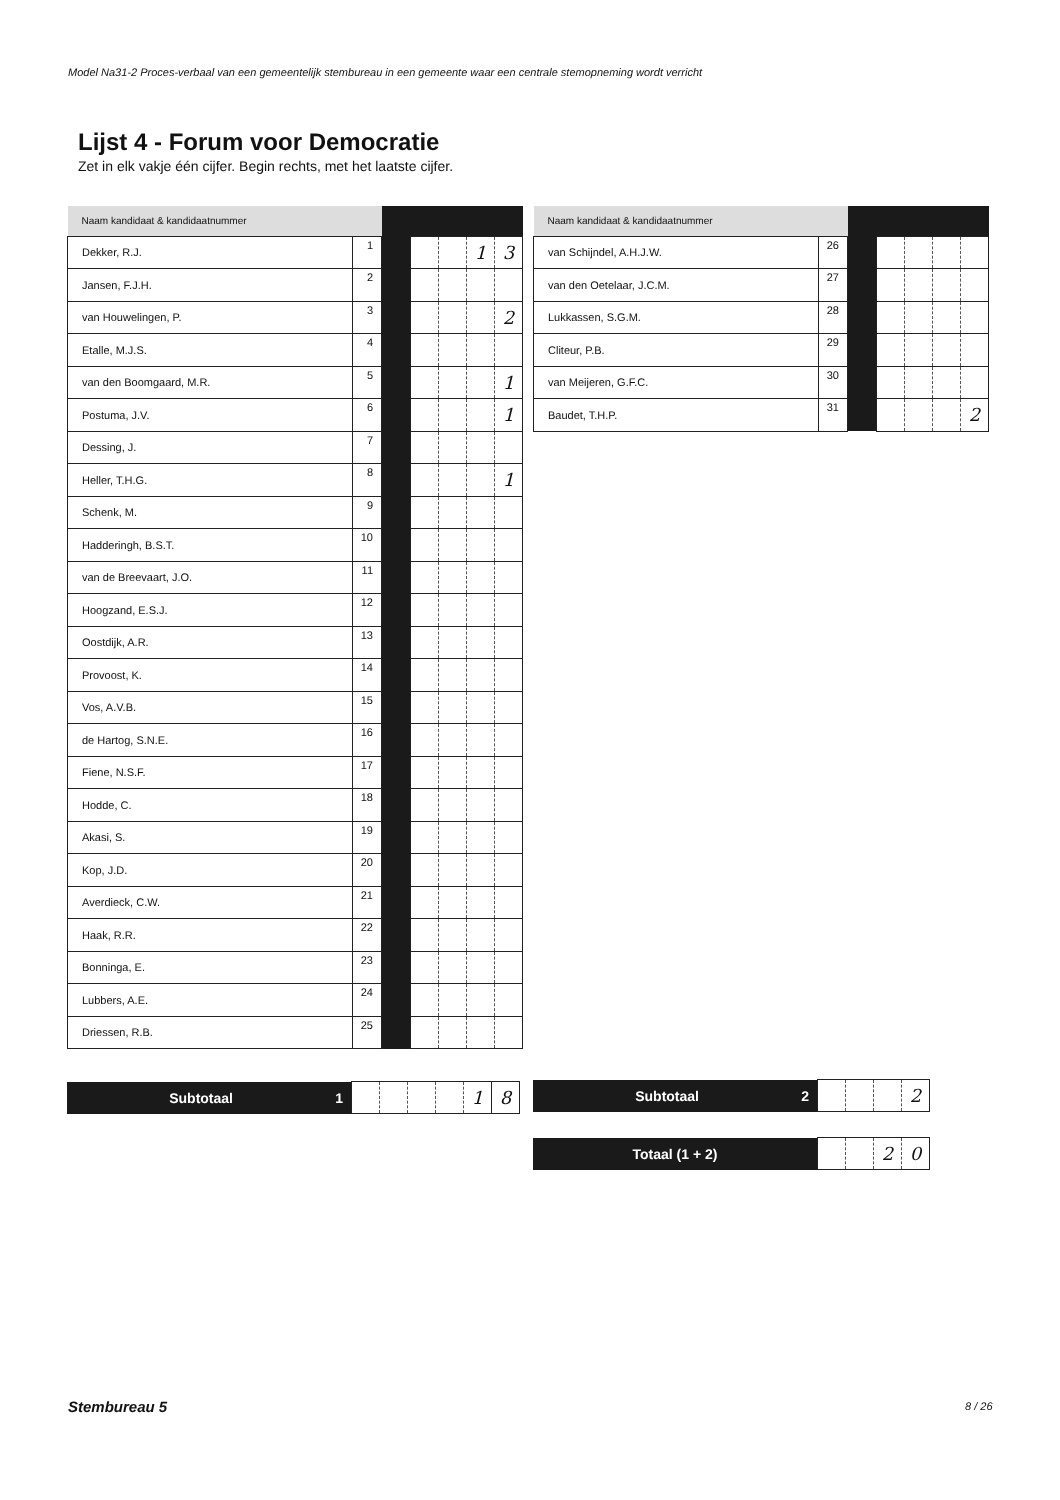Model Na31-2 Proces-verbaal van een gemeentelijk stembureau in een gemeente waar een centrale stemopneming wordt verricht
Lijst 4 - Forum voor Democratie
Zet in elk vakje één cijfer. Begin rechts, met het laatste cijfer.
| Naam kandidaat & kandidaatnummer | | | | | | |
| Dekker, R.J. | 1 | | | | 1 | 3 |
| Jansen, F.J.H. | 2 | | | | | |
| van Houwelingen, P. | 3 | | | | | 2 |
| Etalle, M.J.S. | 4 | | | | | |
| van den Boomgaard, M.R. | 5 | | | | | 1 |
| Postuma, J.V. | 6 | | | | | 1 |
| Dessing, J. | 7 | | | | | |
| Heller, T.H.G. | 8 | | | | | 1 |
| Schenk, M. | 9 | | | | | |
| Hadderingh, B.S.T. | 10 | | | | | |
| van de Breevaart, J.O. | 11 | | | | | |
| Hoogzand, E.S.J. | 12 | | | | | |
| Oostdijk, A.R. | 13 | | | | | |
| Provoost, K. | 14 | | | | | |
| Vos, A.V.B. | 15 | | | | | |
| de Hartog, S.N.E. | 16 | | | | | |
| Fiene, N.S.F. | 17 | | | | | |
| Hodde, C. | 18 | | | | | |
| Akasi, S. | 19 | | | | | |
| Kop, J.D. | 20 | | | | | |
| Averdieck, C.W. | 21 | | | | | |
| Haak, R.R. | 22 | | | | | |
| Bonninga, E. | 23 | | | | | |
| Lubbers, A.E. | 24 | | | | | |
| Driessen, R.B. | 25 | | | | | |
| Naam kandidaat & kandidaatnummer | | | | | | |
| van Schijndel, A.H.J.W. | 26 | | | | | |
| van den Oetelaar, J.C.M. | 27 | | | | | |
| Lukkassen, S.G.M. | 28 | | | | | |
| Cliteur, P.B. | 29 | | | | | |
| van Meijeren, G.F.C. | 30 | | | | | |
| Baudet, T.H.P. | 31 | | | | | 2 |
| Subtotaal 1 | | | | | 1 | 8 |
| Subtotaal 2 | | | | 2 |
| Totaal (1 + 2) | | | 2 | 0 |
Stembureau 5 8 / 26